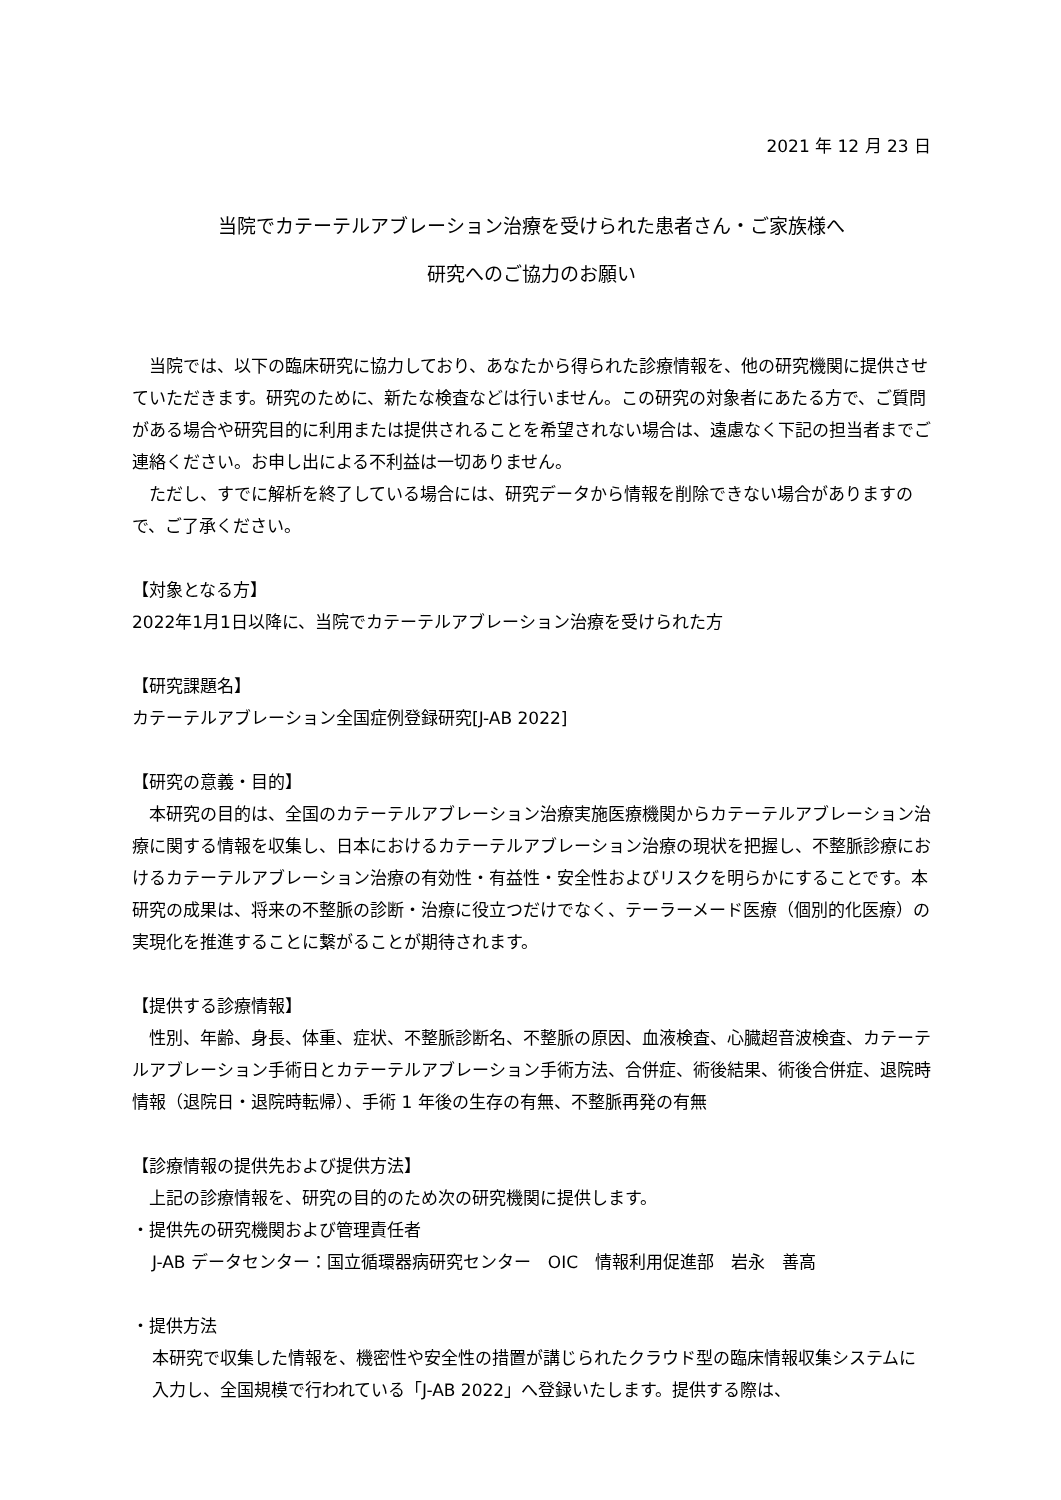2021 年 12 月 23 日
当院でカテーテルアブレーション治療を受けられた患者さん・ご家族様へ
研究へのご協力のお願い
　当院では、以下の臨床研究に協力しており、あなたから得られた診療情報を、他の研究機関に提供させていただきます。研究のために、新たな検査などは行いません。この研究の対象者にあたる方で、ご質問がある場合や研究目的に利用または提供されることを希望されない場合は、遠慮なく下記の担当者までご連絡ください。お申し出による不利益は一切ありません。
　ただし、すでに解析を終了している場合には、研究データから情報を削除できない場合がありますので、ご了承ください。
【対象となる方】
2022年1月1日以降に、当院でカテーテルアブレーション治療を受けられた方
【研究課題名】
カテーテルアブレーション全国症例登録研究[J-AB 2022]
【研究の意義・目的】
　本研究の目的は、全国のカテーテルアブレーション治療実施医療機関からカテーテルアブレーション治療に関する情報を収集し、日本におけるカテーテルアブレーション治療の現状を把握し、不整脈診療におけるカテーテルアブレーション治療の有効性・有益性・安全性およびリスクを明らかにすることです。本研究の成果は、将来の不整脈の診断・治療に役立つだけでなく、テーラーメード医療（個別的化医療）の実現化を推進することに繋がることが期待されます。
【提供する診療情報】
　性別、年齢、身長、体重、症状、不整脈診断名、不整脈の原因、血液検査、心臓超音波検査、カテーテルアブレーション手術日とカテーテルアブレーション手術方法、合併症、術後結果、術後合併症、退院時情報（退院日・退院時転帰）、手術 1 年後の生存の有無、不整脈再発の有無
【診療情報の提供先および提供方法】
　上記の診療情報を、研究の目的のため次の研究機関に提供します。
・提供先の研究機関および管理責任者
J-AB データセンター：国立循環器病研究センター　OIC　情報利用促進部　岩永　善高
・提供方法
本研究で収集した情報を、機密性や安全性の措置が講じられたクラウド型の臨床情報収集システムに入力し、全国規模で行われている「J-AB 2022」へ登録いたします。提供する際は、